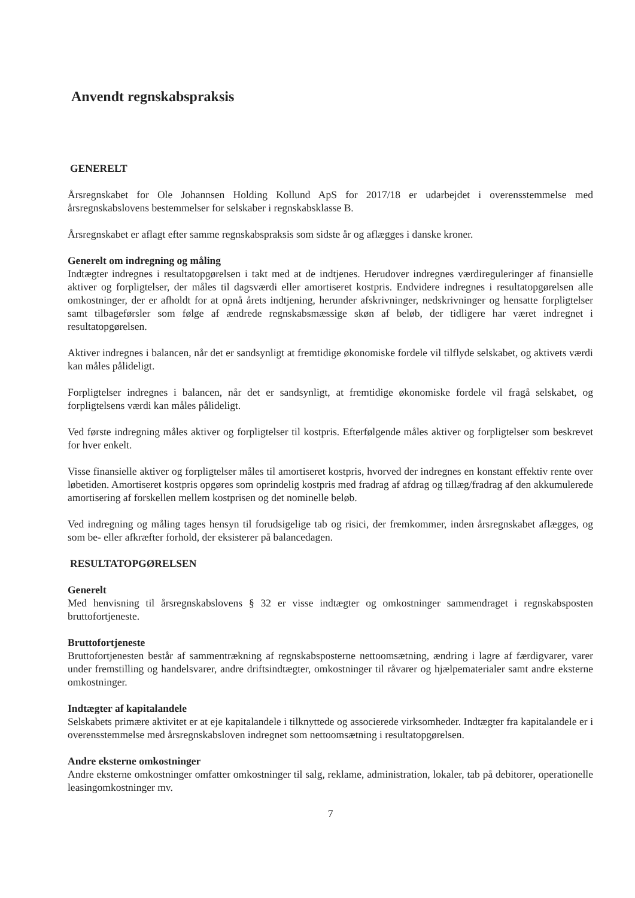Anvendt regnskabspraksis
GENERELT
Årsregnskabet for Ole Johannsen Holding Kollund ApS for 2017/18 er udarbejdet i overensstemmelse med årsregnskabslovens bestemmelser for selskaber i regnskabsklasse B.
Årsregnskabet er aflagt efter samme regnskabspraksis som sidste år og aflægges i danske kroner.
Generelt om indregning og måling
Indtægter indregnes i resultatopgørelsen i takt med at de indtjenes. Herudover indregnes værdireguleringer af finansielle aktiver og forpligtelser, der måles til dagsværdi eller amortiseret kostpris. Endvidere indregnes i resultatopgørelsen alle omkostninger, der er afholdt for at opnå årets indtjening, herunder afskrivninger, nedskrivninger og hensatte forpligtelser samt tilbageførsler som følge af ændrede regnskabsmæssige skøn af beløb, der tidligere har været indregnet i resultatopgørelsen.
Aktiver indregnes i balancen, når det er sandsynligt at fremtidige økonomiske fordele vil tilflyde selskabet, og aktivets værdi kan måles pålideligt.
Forpligtelser indregnes i balancen, når det er sandsynligt, at fremtidige økonomiske fordele vil fragå selskabet, og forpligtelsens værdi kan måles pålideligt.
Ved første indregning måles aktiver og forpligtelser til kostpris. Efterfølgende måles aktiver og forpligtelser som beskrevet for hver enkelt.
Visse finansielle aktiver og forpligtelser måles til amortiseret kostpris, hvorved der indregnes en konstant effektiv rente over løbetiden. Amortiseret kostpris opgøres som oprindelig kostpris med fradrag af afdrag og tillæg/fradrag af den akkumulerede amortisering af forskellen mellem kostprisen og det nominelle beløb.
Ved indregning og måling tages hensyn til forudsigelige tab og risici, der fremkommer, inden årsregnskabet aflægges, og som be- eller afkræfter forhold, der eksisterer på balancedagen.
RESULTATOPGØRELSEN
Generelt
Med henvisning til årsregnskabslovens § 32 er visse indtægter og omkostninger sammendraget i regnskabsposten bruttofortjeneste.
Bruttofortjeneste
Bruttofortjenesten består af sammentrækning af regnskabsposterne nettoomsætning, ændring i lagre af færdigvarer, varer under fremstilling og handelsvarer, andre driftsindtægter, omkostninger til råvarer og hjælpematerialer samt andre eksterne omkostninger.
Indtægter af kapitalandele
Selskabets primære aktivitet er at eje kapitalandele i tilknyttede og associerede virksomheder. Indtægter fra kapitalandele er i overensstemmelse med årsregnskabsloven indregnet som nettoomsætning i resultatopgørelsen.
Andre eksterne omkostninger
Andre eksterne omkostninger omfatter omkostninger til salg, reklame, administration, lokaler, tab på debitorer, operationelle leasingomkostninger mv.
7